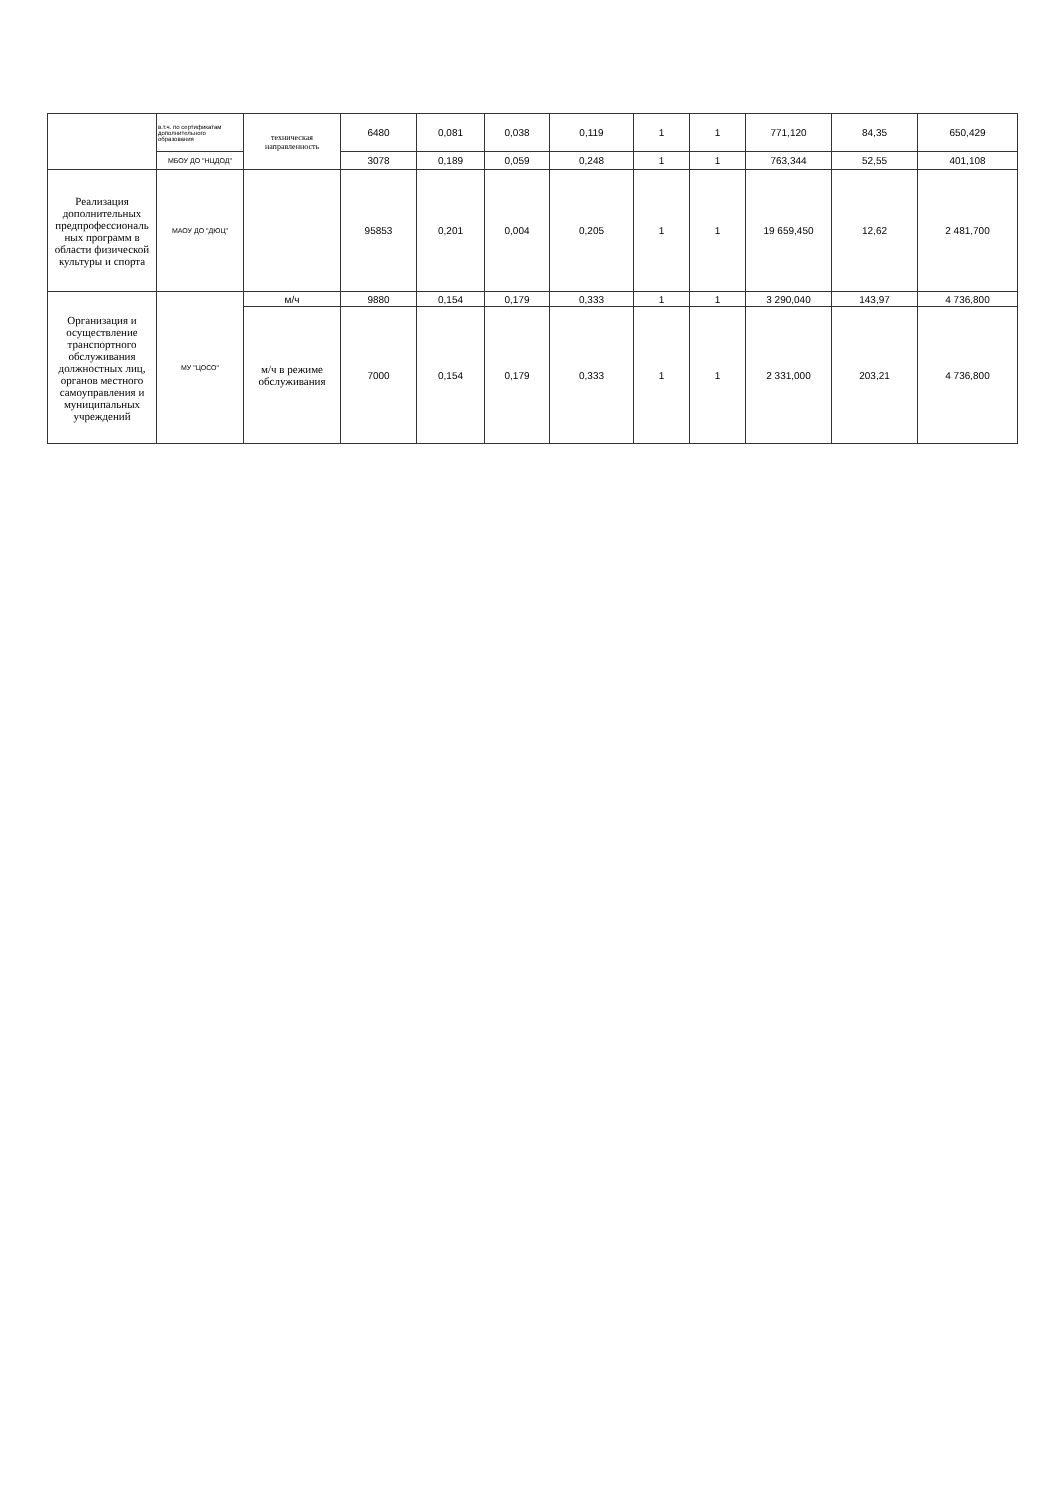| | в.т.ч. по сертификатам дополнительного образования | техническая направленность | 6480 | 0,081 | 0,038 | 0,119 | 1 | 1 | 771,120 | 84,35 | 650,429 |
| | МБОУ ДО "НЦДОД" | | 3078 | 0,189 | 0,059 | 0,248 | 1 | 1 | 763,344 | 52,55 | 401,108 |
| Реализация дополнительных предпрофессиональ ных программ в области физической культуры и спорта | МАОУ ДО "ДЮЦ" | | 95853 | 0,201 | 0,004 | 0,205 | 1 | 1 | 19 659,450 | 12,62 | 2 481,700 |
| Организация и осуществление транспортного обслуживания должностных лиц, органов местного самоуправления и муниципальных учреждений | МУ "ЦОСО" | м/ч | 9880 | 0,154 | 0,179 | 0,333 | 1 | 1 | 3 290,040 | 143,97 | 4 736,800 |
| | | м/ч в режиме обслуживания | 7000 | 0,154 | 0,179 | 0,333 | 1 | 1 | 2 331,000 | 203,21 | 4 736,800 |